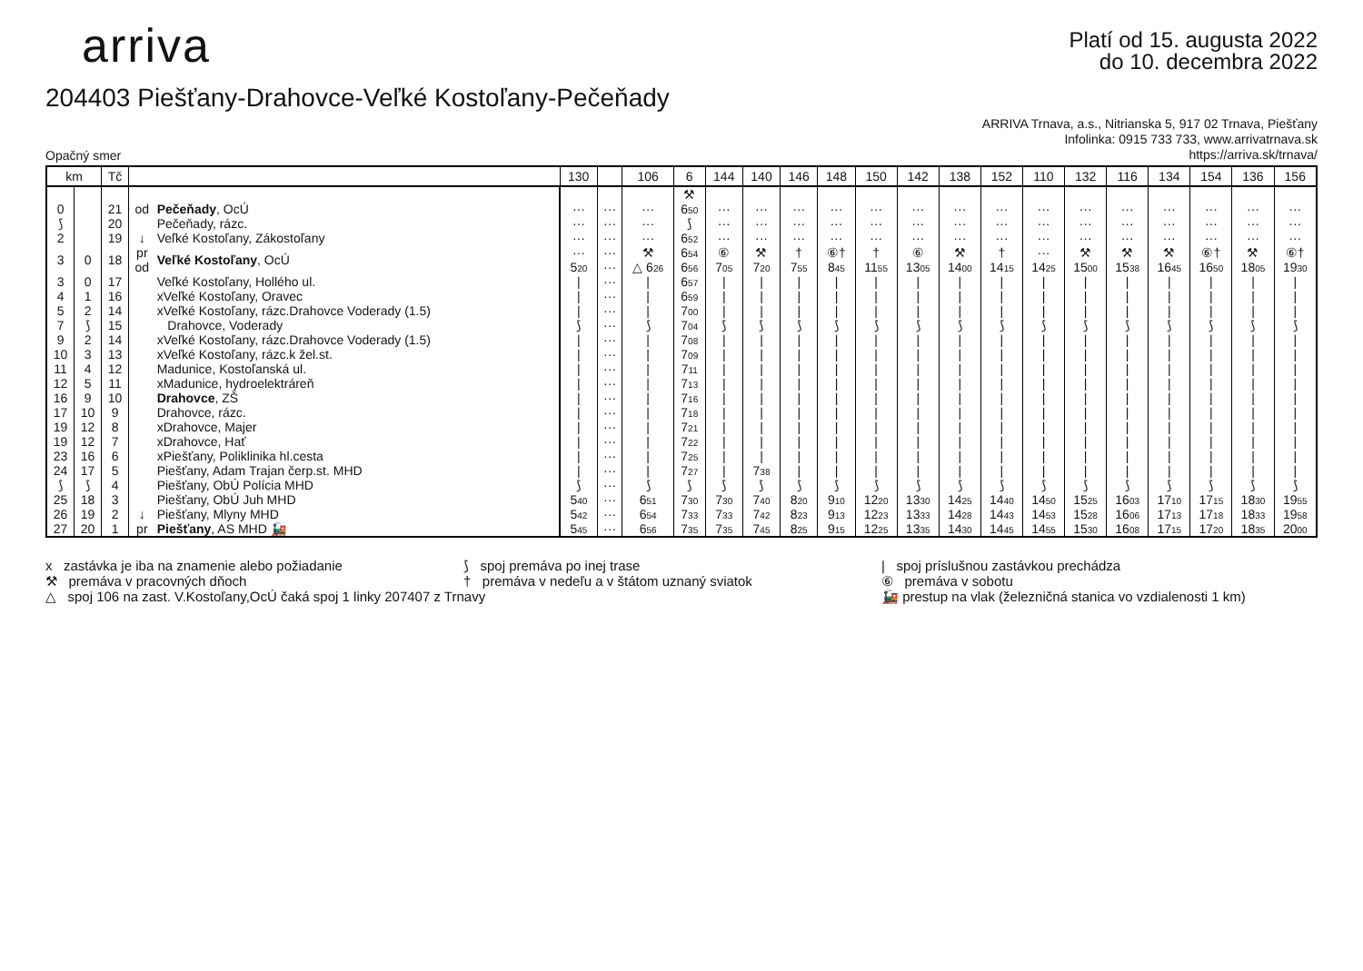arriva
Platí od 15. augusta 2022
do 10. decembra 2022
204403 Piešťany-Drahovce-Veľké Kostoľany-Pečeňady
Opačný smer
ARRIVA Trnava, a.s., Nitrianska 5, 917 02 Trnava, Piešťany
Infolinka: 0915 733 733, www.arrivatrnava.sk
https://arriva.sk/trnava/
| km | | Tč | | | 130 | | 106 | 6 | 144 | 140 | 146 | 148 | 150 | 142 | 138 | 152 | 110 | 132 | 116 | 134 | 154 | 136 | 156 |
| --- | --- | --- | --- | --- | --- | --- | --- | --- | --- | --- | --- | --- | --- | --- | --- | --- | --- | --- | --- | --- | --- | --- | --- |
| | | | | | | | | ⚒ | | | | | | | | | | | | | | | |
| 0 | | 21 | od | Pečeňady , OcÚ | ··· | ··· | ··· | 6<sub>50</sub> | ··· | ··· | ··· | ··· | ··· | ··· | ··· | ··· | ··· | ··· | ··· | ··· | ··· | ··· | ··· |
| ⟆ | | 20 | | Pečeňady, rázc. | ··· | ··· | ··· | ⟆ | ··· | ··· | ··· | ··· | ··· | ··· | ··· | ··· | ··· | ··· | ··· | ··· | ··· | ··· | ··· |
| 2 | | 19 | ↓ | Veľké Kostoľany, Zákostoľany | ··· | ··· | ··· | 6<sub>52</sub> | ··· | ··· | ··· | ··· | ··· | ··· | ··· | ··· | ··· | ··· | ··· | ··· | ··· | ··· | ··· |
| 3 | 0 | 18 | pr | Veľké Kostoľany , OcÚ | ··· | ··· | ⚒ | 6<sub>54</sub> | ⑥ | ⚒ | † | ⑥† | † | ⑥ | ⚒ | † | ··· | ⚒ | ⚒ | ⚒ | ⑥† | ⚒ | ⑥† |
| | | | od | | 5<sub>20</sub> | ··· | △ 6<sub>26</sub> | 6<sub>56</sub> | 7<sub>05</sub> | 7<sub>20</sub> | 7<sub>55</sub> | 8<sub>45</sub> | 11<sub>55</sub> | 13<sub>05</sub> | 14<sub>00</sub> | 14<sub>15</sub> | 14<sub>25</sub> | 15<sub>00</sub> | 15<sub>38</sub> | 16<sub>45</sub> | 16<sub>50</sub> | 18<sub>05</sub> | 19<sub>30</sub> |
| 3 | 0 | 17 | | Veľké Kostoľany, Hollého ul. | / | ··· | / | 6<sub>57</sub> | / | / | / | / | / | / | / | / | / | / | / | / | / | / | / |
| 4 | 1 | 16 | | xVeľké Kostoľany, Oravec | / | ··· | / | 6<sub>59</sub> | / | / | / | / | / | / | / | / | / | / | / | / | / | / | / |
| 5 | 2 | 14 | | xVeľké Kostoľany, rázc.Drahovce Voderady (1.5) | / | ··· | / | 7<sub>00</sub> | / | / | / | / | / | / | / | / | / | / | / | / | / | / | / |
| 7 | ⟆ | 15 | | Drahovce, Voderady | ⟆ | ··· | ⟆ | 7<sub>04</sub> | ⟆ | ⟆ | ⟆ | ⟆ | ⟆ | ⟆ | ⟆ | ⟆ | ⟆ | ⟆ | ⟆ | ⟆ | ⟆ | ⟆ | ⟆ |
| 9 | 2 | 14 | | xVeľké Kostoľany, rázc.Drahovce Voderady (1.5) | / | ··· | / | 7<sub>08</sub> | / | / | / | / | / | / | / | / | / | / | / | / | / | / | / |
| 10 | 3 | 13 | | xVeľké Kostoľany, rázc.k žel.st. | / | ··· | / | 7<sub>09</sub> | / | / | / | / | / | / | / | / | / | / | / | / | / | / | / |
| 11 | 4 | 12 | | Madunice, Kostoľanská ul. | / | ··· | / | 7<sub>11</sub> | / | / | / | / | / | / | / | / | / | / | / | / | / | / | / |
| 12 | 5 | 11 | | xMadunice, hydroelektráreň | / | ··· | / | 7<sub>13</sub> | / | / | / | / | / | / | / | / | / | / | / | / | / | / | / |
| 16 | 9 | 10 | | Drahovce , ZŠ | / | ··· | / | 7<sub>16</sub> | / | / | / | / | / | / | / | / | / | / | / | / | / | / | / |
| 17 | 10 | 9 | | Drahovce, rázc. | / | ··· | / | 7<sub>18</sub> | / | / | / | / | / | / | / | / | / | / | / | / | / | / | / |
| 19 | 12 | 8 | | xDrahovce, Majer | / | ··· | / | 7<sub>21</sub> | / | / | / | / | / | / | / | / | / | / | / | / | / | / | / |
| 19 | 12 | 7 | | xDrahovce, Hať | / | ··· | / | 7<sub>22</sub> | / | / | / | / | / | / | / | / | / | / | / | / | / | / | / |
| 23 | 16 | 6 | | xPiešťany, Poliklinika hl.cesta | / | ··· | / | 7<sub>25</sub> | / | / | / | / | / | / | / | / | / | / | / | / | / | / | / |
| 24 | 17 | 5 | | Piešťany, Adam Trajan čerp.st. MHD | / | ··· | / | 7<sub>27</sub> | / | 7<sub>38</sub> | / | / | / | / | / | / | / | / | / | / | / | / | / |
| ⟆ | ⟆ | 4 | | Piešťany, ObÚ Polícia MHD | ⟆ | ··· | ⟆ | ⟆ | ⟆ | ⟆ | ⟆ | ⟆ | ⟆ | ⟆ | ⟆ | ⟆ | ⟆ | ⟆ | ⟆ | ⟆ | ⟆ | ⟆ | ⟆ |
| 25 | 18 | 3 | | Piešťany, ObÚ Juh MHD | 5<sub>40</sub> | ··· | 6<sub>51</sub> | 7<sub>30</sub> | 7<sub>30</sub> | 7<sub>40</sub> | 8<sub>20</sub> | 9<sub>10</sub> | 12<sub>20</sub> | 13<sub>30</sub> | 14<sub>25</sub> | 14<sub>40</sub> | 14<sub>50</sub> | 15<sub>25</sub> | 16<sub>03</sub> | 17<sub>10</sub> | 17<sub>15</sub> | 18<sub>30</sub> | 19<sub>55</sub> |
| 26 | 19 | 2 | ↓ | Piešťany, Mlyny MHD | 5<sub>42</sub> | ··· | 6<sub>54</sub> | 7<sub>33</sub> | 7<sub>33</sub> | 7<sub>42</sub> | 8<sub>23</sub> | 9<sub>13</sub> | 12<sub>23</sub> | 13<sub>33</sub> | 14<sub>28</sub> | 14<sub>43</sub> | 14<sub>53</sub> | 15<sub>28</sub> | 16<sub>06</sub> | 17<sub>13</sub> | 17<sub>18</sub> | 18<sub>33</sub> | 19<sub>58</sub> |
| 27 | 20 | 1 | pr | Piešťany , AS MHD 🚂 | 5<sub>45</sub> | ··· | 6<sub>56</sub> | 7<sub>35</sub> | 7<sub>35</sub> | 7<sub>45</sub> | 8<sub>25</sub> | 9<sub>15</sub> | 12<sub>25</sub> | 13<sub>35</sub> | 14<sub>30</sub> | 14<sub>45</sub> | 14<sub>55</sub> | 15<sub>30</sub> | 16<sub>08</sub> | 17<sub>15</sub> | 17<sub>20</sub> | 18<sub>35</sub> | 20<sub>00</sub> |
x zastávka je iba na znamenie alebo požiadanie
⟆ spoj premáva po inej trase
| spoj príslušnou zastávkou prechádza
⚒ premáva v pracovných dňoch
† premáva v nedeľu a v štátom uznaný sviatok
⑥ premáva v sobotu
△ spoj 106 na zast. V.Kostoľany,OcÚ čaká spoj 1 linky 207407 z Trnavy
🚂 prestup na vlak (železničná stanica vo vzdialenosti 1 km)